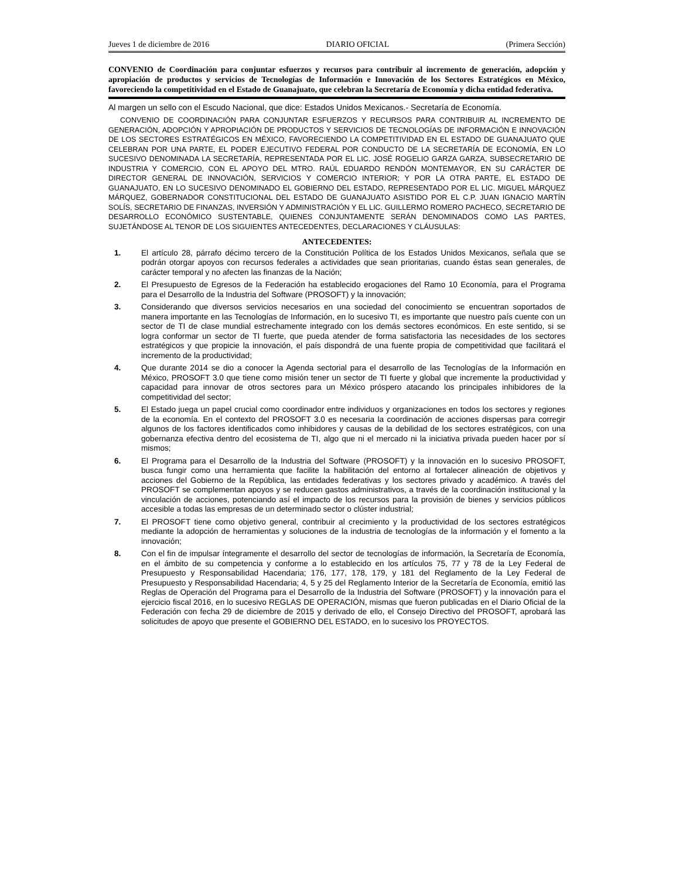Jueves 1 de diciembre de 2016 DIARIO OFICIAL (Primera Sección)
CONVENIO de Coordinación para conjuntar esfuerzos y recursos para contribuir al incremento de generación, adopción y apropiación de productos y servicios de Tecnologías de Información e Innovación de los Sectores Estratégicos en México, favoreciendo la competitividad en el Estado de Guanajuato, que celebran la Secretaría de Economía y dicha entidad federativa.
Al margen un sello con el Escudo Nacional, que dice: Estados Unidos Mexicanos.- Secretaría de Economía.
CONVENIO DE COORDINACIÓN PARA CONJUNTAR ESFUERZOS Y RECURSOS PARA CONTRIBUIR AL INCREMENTO DE GENERACIÓN, ADOPCIÓN Y APROPIACIÓN DE PRODUCTOS Y SERVICIOS DE TECNOLOGÍAS DE INFORMACIÓN E INNOVACIÓN DE LOS SECTORES ESTRATÉGICOS EN MÉXICO, FAVORECIENDO LA COMPETITIVIDAD EN EL ESTADO DE GUANAJUATO QUE CELEBRAN POR UNA PARTE, EL PODER EJECUTIVO FEDERAL POR CONDUCTO DE LA SECRETARÍA DE ECONOMÍA, EN LO SUCESIVO DENOMINADA LA SECRETARÍA, REPRESENTADA POR EL LIC. JOSÉ ROGELIO GARZA GARZA, SUBSECRETARIO DE INDUSTRIA Y COMERCIO, CON EL APOYO DEL MTRO. RAÚL EDUARDO RENDÓN MONTEMAYOR, EN SU CARÁCTER DE DIRECTOR GENERAL DE INNOVACIÓN, SERVICIOS Y COMERCIO INTERIOR; Y POR LA OTRA PARTE, EL ESTADO DE GUANAJUATO, EN LO SUCESIVO DENOMINADO EL GOBIERNO DEL ESTADO, REPRESENTADO POR EL LIC. MIGUEL MÁRQUEZ MÁRQUEZ, GOBERNADOR CONSTITUCIONAL DEL ESTADO DE GUANAJUATO ASISTIDO POR EL C.P. JUAN IGNACIO MARTÍN SOLÍS, SECRETARIO DE FINANZAS, INVERSIÓN Y ADMINISTRACIÓN Y EL LIC. GUILLERMO ROMERO PACHECO, SECRETARIO DE DESARROLLO ECONÓMICO SUSTENTABLE, QUIENES CONJUNTAMENTE SERÁN DENOMINADOS COMO LAS PARTES, SUJETÁNDOSE AL TENOR DE LOS SIGUIENTES ANTECEDENTES, DECLARACIONES Y CLÁUSULAS:
ANTECEDENTES:
1. El artículo 28, párrafo décimo tercero de la Constitución Política de los Estados Unidos Mexicanos, señala que se podrán otorgar apoyos con recursos federales a actividades que sean prioritarias, cuando éstas sean generales, de carácter temporal y no afecten las finanzas de la Nación;
2. El Presupuesto de Egresos de la Federación ha establecido erogaciones del Ramo 10 Economía, para el Programa para el Desarrollo de la Industria del Software (PROSOFT) y la innovación;
3. Considerando que diversos servicios necesarios en una sociedad del conocimiento se encuentran soportados de manera importante en las Tecnologías de Información, en lo sucesivo TI, es importante que nuestro país cuente con un sector de TI de clase mundial estrechamente integrado con los demás sectores económicos. En este sentido, si se logra conformar un sector de TI fuerte, que pueda atender de forma satisfactoria las necesidades de los sectores estratégicos y que propicie la innovación, el país dispondrá de una fuente propia de competitividad que facilitará el incremento de la productividad;
4. Que durante 2014 se dio a conocer la Agenda sectorial para el desarrollo de las Tecnologías de la Información en México, PROSOFT 3.0 que tiene como misión tener un sector de TI fuerte y global que incremente la productividad y capacidad para innovar de otros sectores para un México próspero atacando los principales inhibidores de la competitividad del sector;
5. El Estado juega un papel crucial como coordinador entre individuos y organizaciones en todos los sectores y regiones de la economía. En el contexto del PROSOFT 3.0 es necesaria la coordinación de acciones dispersas para corregir algunos de los factores identificados como inhibidores y causas de la debilidad de los sectores estratégicos, con una gobernanza efectiva dentro del ecosistema de TI, algo que ni el mercado ni la iniciativa privada pueden hacer por sí mismos;
6. El Programa para el Desarrollo de la Industria del Software (PROSOFT) y la innovación en lo sucesivo PROSOFT, busca fungir como una herramienta que facilite la habilitación del entorno al fortalecer alineación de objetivos y acciones del Gobierno de la República, las entidades federativas y los sectores privado y académico. A través del PROSOFT se complementan apoyos y se reducen gastos administrativos, a través de la coordinación institucional y la vinculación de acciones, potenciando así el impacto de los recursos para la provisión de bienes y servicios públicos accesible a todas las empresas de un determinado sector o clúster industrial;
7. El PROSOFT tiene como objetivo general, contribuir al crecimiento y la productividad de los sectores estratégicos mediante la adopción de herramientas y soluciones de la industria de tecnologías de la información y el fomento a la innovación;
8. Con el fin de impulsar íntegramente el desarrollo del sector de tecnologías de información, la Secretaría de Economía, en el ámbito de su competencia y conforme a lo establecido en los artículos 75, 77 y 78 de la Ley Federal de Presupuesto y Responsabilidad Hacendaria; 176, 177, 178, 179, y 181 del Reglamento de la Ley Federal de Presupuesto y Responsabilidad Hacendaria; 4, 5 y 25 del Reglamento Interior de la Secretaría de Economía, emitió las Reglas de Operación del Programa para el Desarrollo de la Industria del Software (PROSOFT) y la innovación para el ejercicio fiscal 2016, en lo sucesivo REGLAS DE OPERACIÓN, mismas que fueron publicadas en el Diario Oficial de la Federación con fecha 29 de diciembre de 2015 y derivado de ello, el Consejo Directivo del PROSOFT, aprobará las solicitudes de apoyo que presente el GOBIERNO DEL ESTADO, en lo sucesivo los PROYECTOS.